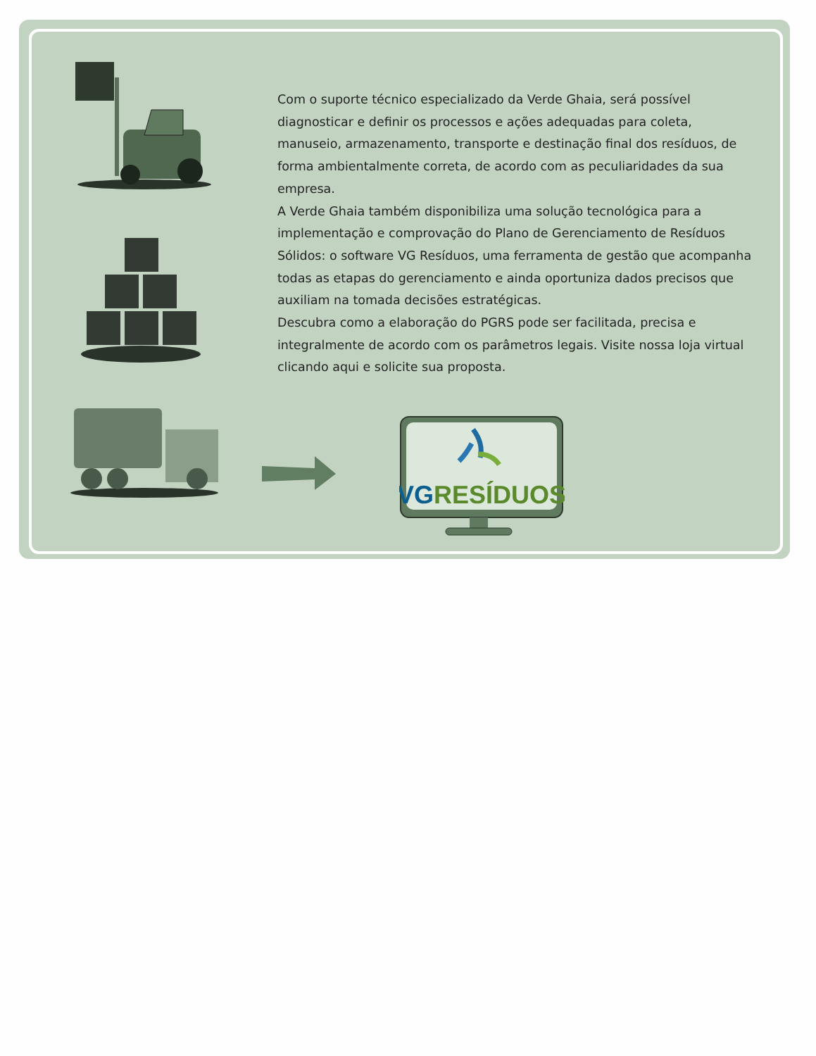Com o suporte técnico especializado da Verde Ghaia, será possível diagnosticar e definir os processos e ações adequadas para coleta, manuseio, armazenamento, transporte e destinação final dos resíduos, de forma ambientalmente correta, de acordo com as peculiaridades da sua empresa.
A Verde Ghaia também disponibiliza uma solução tecnológica para a implementação e comprovação do Plano de Gerenciamento de Resíduos Sólidos: o software VG Resíduos, uma ferramenta de gestão que acompanha todas as etapas do gerenciamento e ainda oportuniza dados precisos que auxiliam na tomada decisões estratégicas.
Descubra como a elaboração do PGRS pode ser facilitada, precisa e integralmente de acordo com os parâmetros legais. Visite nossa loja virtual clicando aqui e solicite sua proposta.
VGRESÍDUOS